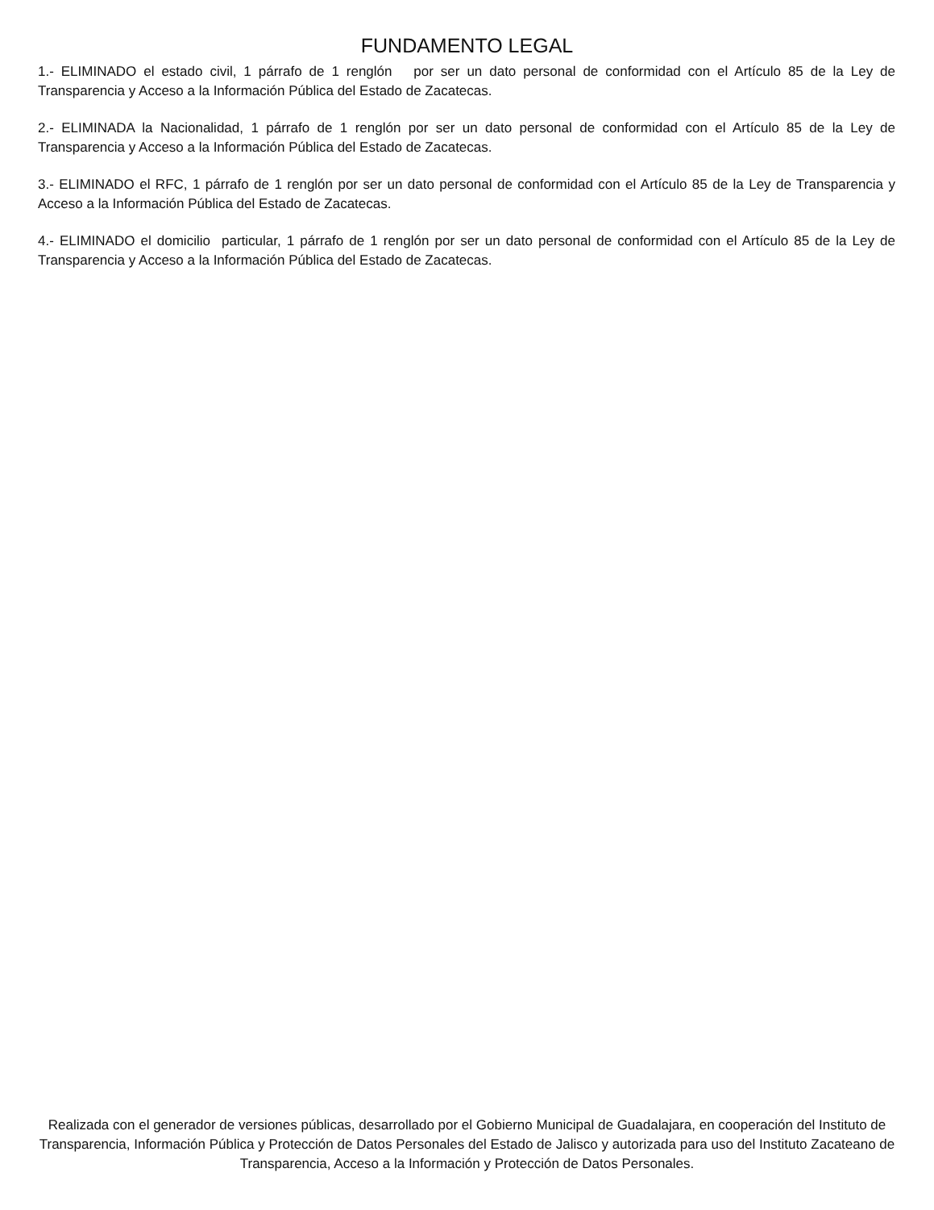FUNDAMENTO LEGAL
1.- ELIMINADO el estado civil, 1 párrafo de 1 renglón por ser un dato personal de conformidad con el Artículo 85 de la Ley de Transparencia y Acceso a la Información Pública del Estado de Zacatecas.
2.- ELIMINADA la Nacionalidad, 1 párrafo de 1 renglón por ser un dato personal de conformidad con el Artículo 85 de la Ley de Transparencia y Acceso a la Información Pública del Estado de Zacatecas.
3.- ELIMINADO el RFC, 1 párrafo de 1 renglón por ser un dato personal de conformidad con el Artículo 85 de la Ley de Transparencia y Acceso a la Información Pública del Estado de Zacatecas.
4.- ELIMINADO el domicilio particular, 1 párrafo de 1 renglón por ser un dato personal de conformidad con el Artículo 85 de la Ley de Transparencia y Acceso a la Información Pública del Estado de Zacatecas.
Realizada con el generador de versiones públicas, desarrollado por el Gobierno Municipal de Guadalajara, en cooperación del Instituto de Transparencia, Información Pública y Protección de Datos Personales del Estado de Jalisco y autorizada para uso del Instituto Zacateano de Transparencia, Acceso a la Información y Protección de Datos Personales.